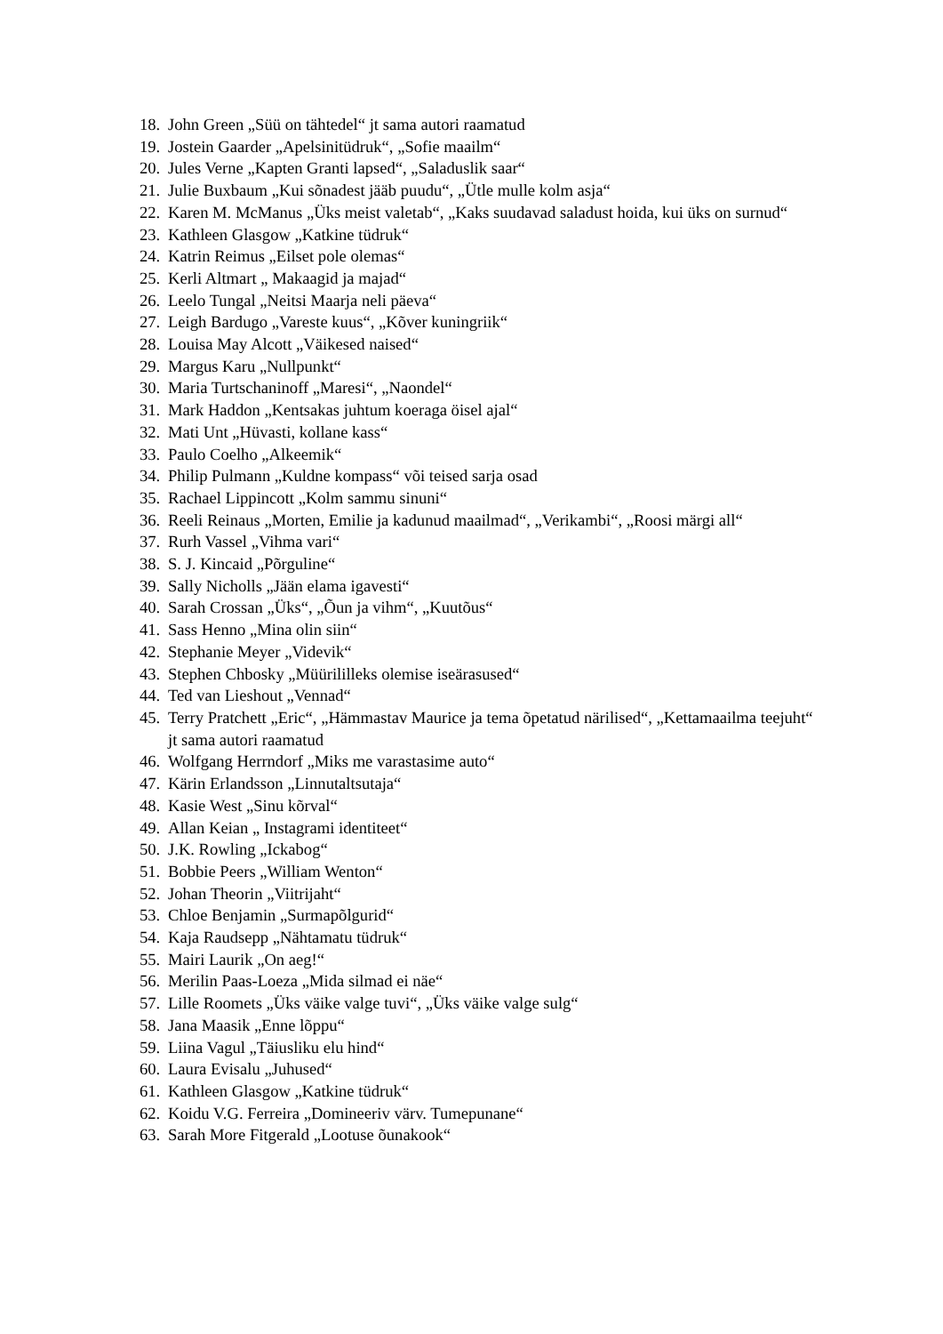18. John Green „Süü on tähtedel“ jt sama autori raamatud
19. Jostein Gaarder „Apelsinitüdruk“, „Sofie maailm“
20. Jules Verne „Kapten Granti lapsed“, „Saladuslik saar“
21. Julie Buxbaum „Kui sõnadest jääb puudu“, „Ütle mulle kolm asja“
22. Karen M. McManus „Üks meist valetab“, „Kaks suudavad saladust hoida, kui üks on surnud“
23. Kathleen Glasgow „Katkine tüdruk“
24. Katrin Reimus „Eilset pole olemas“
25. Kerli Altmart „ Makaagid ja majad“
26. Leelo Tungal „Neitsi Maarja neli päeva“
27. Leigh Bardugo „Vareste kuus“, „Kõver kuningriik“
28. Louisa May Alcott „Väikesed naised“
29. Margus Karu „Nullpunkt“
30. Maria Turtschaninoff „Maresi“, „Naondel“
31. Mark Haddon „Kentsakas juhtum koeraga öisel ajal“
32. Mati Unt „Hüvasti, kollane kass“
33. Paulo Coelho „Alkeemik“
34. Philip Pulmann „Kuldne kompass“ või teised sarja osad
35. Rachael Lippincott „Kolm sammu sinuni“
36. Reeli Reinaus „Morten, Emilie ja kadunud maailmad“, „Verikambi“, „Roosi märgi all“
37. Rurh Vassel „Vihma vari“
38. S. J. Kincaid „Põrguline“
39. Sally Nicholls „Jään elama igavesti“
40. Sarah Crossan „Üks“, „Õun ja vihm“, „Kuutõus“
41. Sass Henno „Mina olin siin“
42. Stephanie Meyer „Videvik“
43. Stephen Chbosky „Müürilillеks olemise iseärasused“
44. Ted van Lieshout „Vennad“
45. Terry Pratchett „Eric“, „Hämmastav Maurice ja tema õpetatud närilised“, „Kettamaailma teejuht“ jt sama autori raamatud
46. Wolfgang Herrndorf „Miks me varastasime auto“
47. Kärin Erlandsson „Linnutaltsutaja“
48. Kasie West „Sinu kõrval“
49. Allan Keian „ Instagrami identiteet“
50. J.K. Rowling „Ickabog“
51. Bobbie Peers „William Wenton“
52. Johan Theorin „Viitrijaht“
53. Chloe Benjamin „Surmapõlgurid“
54. Kaja Raudsepp „Nähtamatu tüdruk“
55. Mairi Laurik „On aeg!“
56. Merilin Paas-Loeza „Mida silmad ei näe“
57. Lille Roomets „Üks väike valge tuvi“, „Üks väike valge sulg“
58. Jana Maasik „Enne lõppu“
59. Liina Vagul „Täiusliku elu hind“
60. Laura Evisalu „Juhused“
61. Kathleen Glasgow „Katkine tüdruk“
62. Koidu V.G. Ferreira „Domineeriv värv. Tumepunane“
63. Sarah More Fitgerald „Lootuse õunakook“